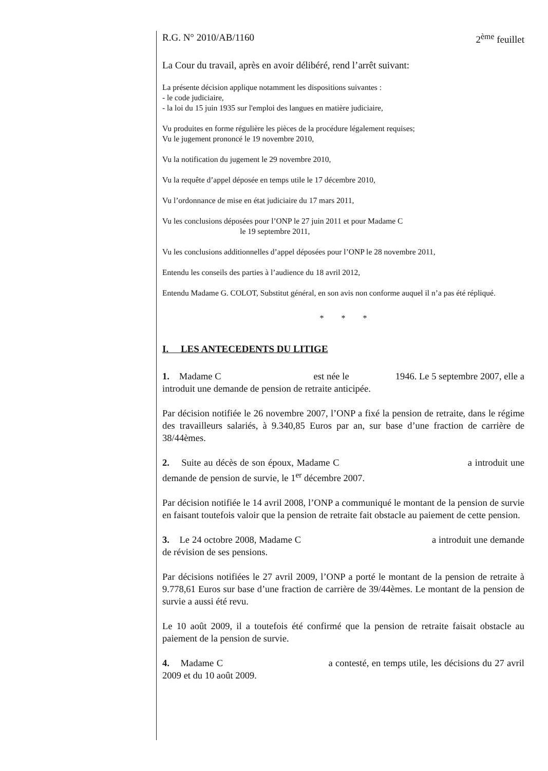R.G. N° 2010/AB/1160 2<sup>ème</sup> feuillet
La Cour du travail, après en avoir délibéré, rend l’arrêt suivant:
La présente décision applique notamment les dispositions suivantes :
- le code judiciaire,
- la loi du 15 juin 1935 sur l'emploi des langues en matière judiciaire,
Vu produites en forme régulière les pièces de la procédure légalement requises;
Vu le jugement prononcé le 19 novembre 2010,
Vu la notification du jugement le 29 novembre 2010,
Vu la requête d’appel déposée en temps utile le 17 décembre 2010,
Vu l’ordonnance de mise en état judiciaire du 17 mars 2011,
Vu les conclusions déposées pour l’ONP le 27 juin 2011 et pour Madame C
le 19 septembre 2011,
Vu les conclusions additionnelles d’appel déposées pour l’ONP le 28 novembre 2011,
Entendu les conseils des parties à l’audience du 18 avril 2012,
Entendu Madame G. COLOT, Substitut général, en son avis non conforme auquel il n’a pas été répliqué.
* * *
I. LES ANTECEDENTS DU LITIGE
1. Madame C est née le 1946. Le 5 septembre 2007, elle a introduit une demande de pension de retraite anticipée.
Par décision notifiée le 26 novembre 2007, l’ONP a fixé la pension de retraite, dans le régime des travailleurs salariés, à 9.340,85 Euros par an, sur base d’une fraction de carrière de 38/44èmes.
2. Suite au décès de son époux, Madame C a introduit une demande de pension de survie, le 1<sup>er</sup> décembre 2007.
Par décision notifiée le 14 avril 2008, l’ONP a communiqué le montant de la pension de survie en faisant toutefois valoir que la pension de retraite fait obstacle au paiement de cette pension.
3. Le 24 octobre 2008, Madame C a introduit une demande de révision de ses pensions.
Par décisions notifiées le 27 avril 2009, l’ONP a porté le montant de la pension de retraite à 9.778,61 Euros sur base d’une fraction de carrière de 39/44èmes. Le montant de la pension de survie a aussi été revu.
Le 10 août 2009, il a toutefois été confirmé que la pension de retraite faisait obstacle au paiement de la pension de survie.
4. Madame C a contesté, en temps utile, les décisions du 27 avril 2009 et du 10 août 2009.